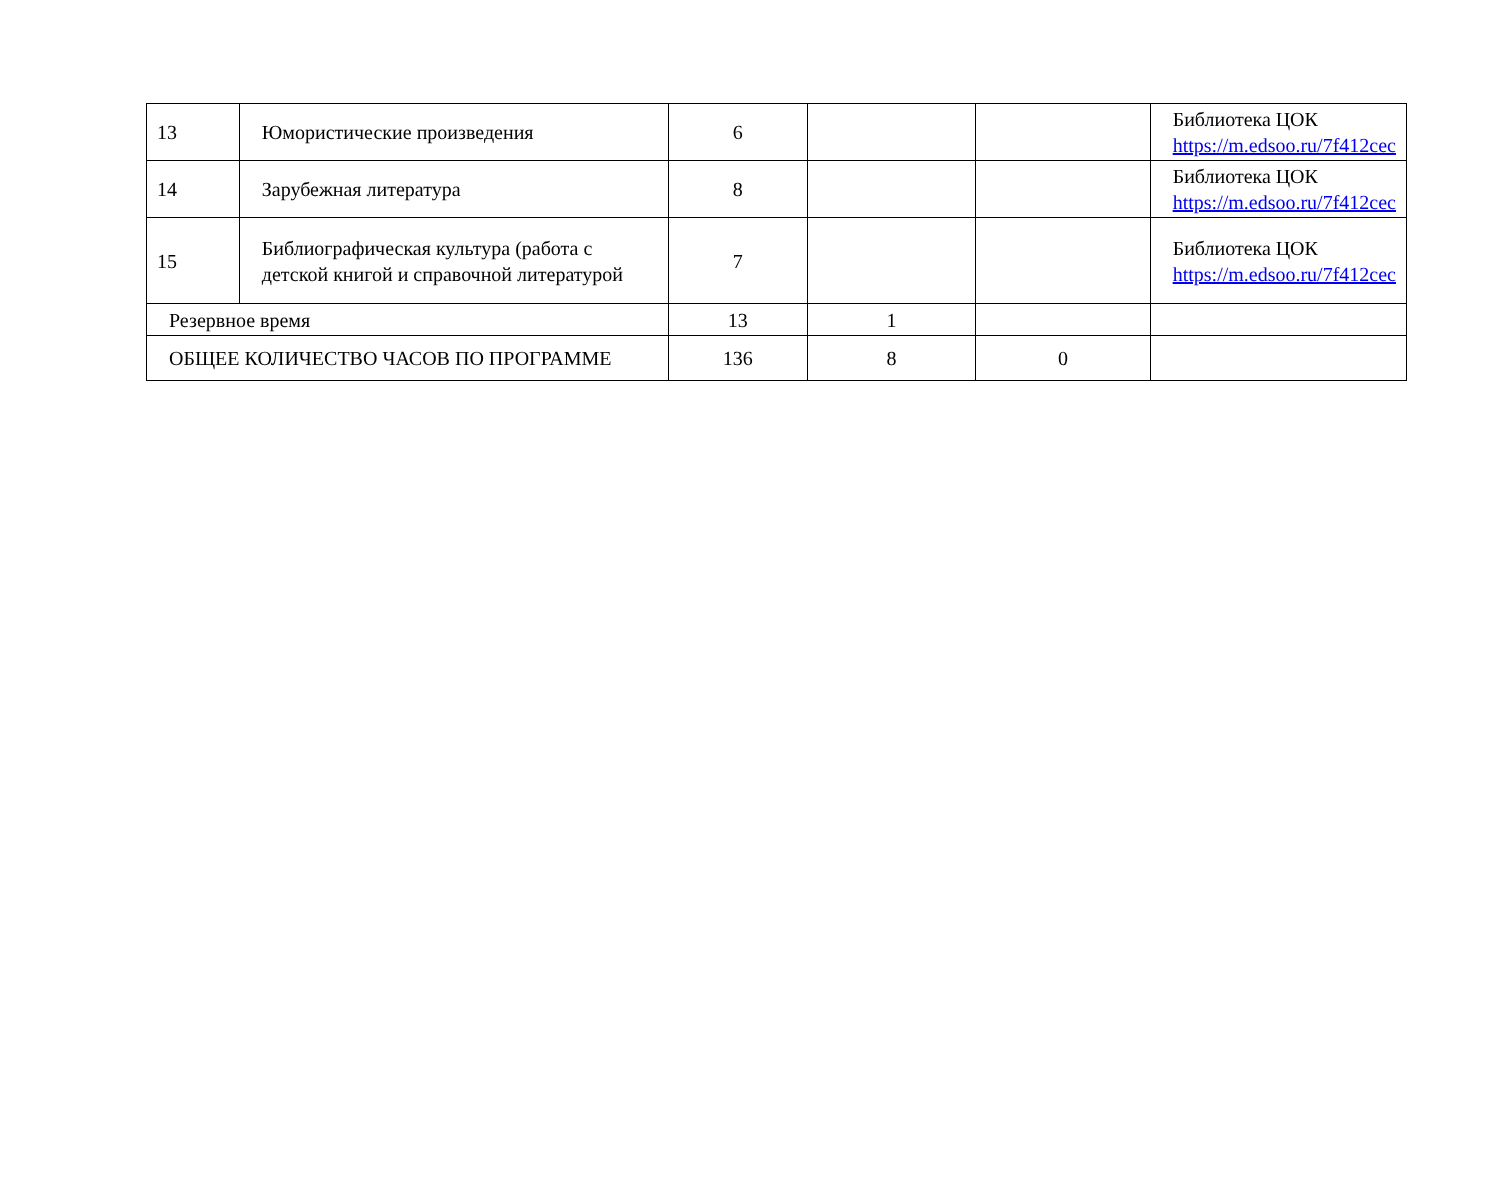| 13 | Юмористические произведения | 6 | | | Библиотека ЦОК https://m.edsoo.ru/7f412cec |
| 14 | Зарубежная литература | 8 | | | Библиотека ЦОК https://m.edsoo.ru/7f412cec |
| 15 | Библиографическая культура (работа с детской книгой и справочной литературой | 7 | | | Библиотека ЦОК https://m.edsoo.ru/7f412cec |
| Резервное время | | 13 | 1 | | |
| ОБЩЕЕ КОЛИЧЕСТВО ЧАСОВ ПО ПРОГРАММЕ | | 136 | 8 | 0 | |